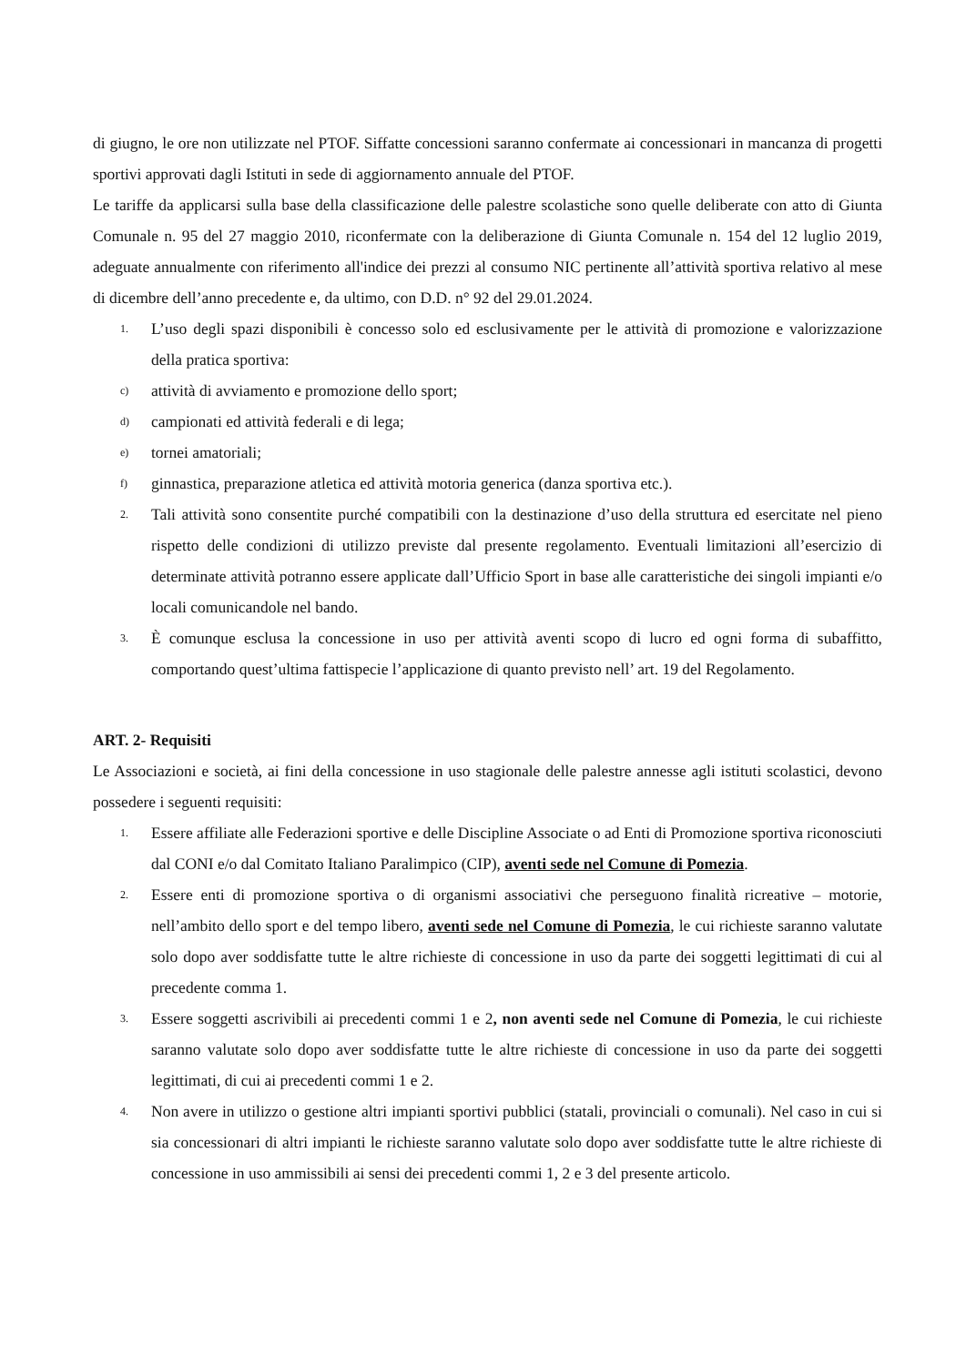di giugno, le ore non utilizzate nel PTOF. Siffatte concessioni saranno confermate ai concessionari in mancanza di progetti sportivi approvati dagli Istituti in sede di aggiornamento annuale del PTOF.
Le tariffe da applicarsi sulla base della classificazione delle palestre scolastiche sono quelle deliberate con atto di Giunta Comunale n. 95 del 27 maggio 2010, riconfermate con la deliberazione di Giunta Comunale n. 154 del 12 luglio 2019, adeguate annualmente con riferimento all'indice dei prezzi al consumo NIC pertinente all’attività sportiva relativo al mese di dicembre dell’anno precedente e, da ultimo, con D.D. n° 92 del 29.01.2024.
1. L’uso degli spazi disponibili è concesso solo ed esclusivamente per le attività di promozione e valorizzazione della pratica sportiva:
c) attività di avviamento e promozione dello sport;
d) campionati ed attività federali e di lega;
e) tornei amatoriali;
f) ginnastica, preparazione atletica ed attività motoria generica (danza sportiva etc.).
2. Tali attività sono consentite purché compatibili con la destinazione d’uso della struttura ed esercitate nel pieno rispetto delle condizioni di utilizzo previste dal presente regolamento. Eventuali limitazioni all’esercizio di determinate attività potranno essere applicate dall’Ufficio Sport in base alle caratteristiche dei singoli impianti e/o locali comunicandole nel bando.
3. È comunque esclusa la concessione in uso per attività aventi scopo di lucro ed ogni forma di subaffitto, comportando quest’ultima fattispecie l’applicazione di quanto previsto nell’ art. 19 del Regolamento.
ART. 2- Requisiti
Le Associazioni e società, ai fini della concessione in uso stagionale delle palestre annesse agli istituti scolastici, devono possedere i seguenti requisiti:
1. Essere affiliate alle Federazioni sportive e delle Discipline Associate o ad Enti di Promozione sportiva riconosciuti dal CONI e/o dal Comitato Italiano Paralimpico (CIP), aventi sede nel Comune di Pomezia.
2. Essere enti di promozione sportiva o di organismi associativi che perseguono finalità ricreative – motorie, nell’ambito dello sport e del tempo libero, aventi sede nel Comune di Pomezia, le cui richieste saranno valutate solo dopo aver soddisfatte tutte le altre richieste di concessione in uso da parte dei soggetti legittimati di cui al precedente comma 1.
3. Essere soggetti ascrivibili ai precedenti commi 1 e 2, non aventi sede nel Comune di Pomezia, le cui richieste saranno valutate solo dopo aver soddisfatte tutte le altre richieste di concessione in uso da parte dei soggetti legittimati, di cui ai precedenti commi 1 e 2.
4. Non avere in utilizzo o gestione altri impianti sportivi pubblici (statali, provinciali o comunali). Nel caso in cui si sia concessionari di altri impianti le richieste saranno valutate solo dopo aver soddisfatte tutte le altre richieste di concessione in uso ammissibili ai sensi dei precedenti commi 1, 2 e 3 del presente articolo.